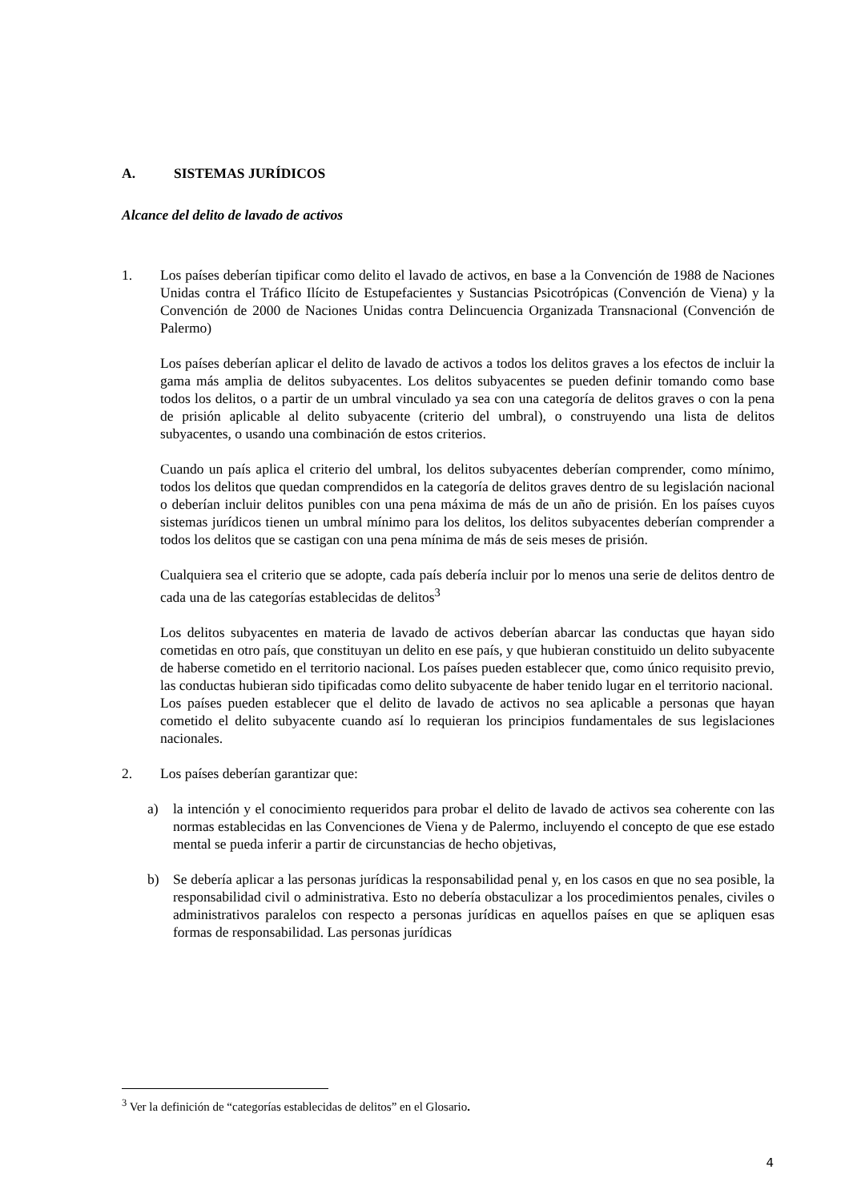A. SISTEMAS JURÍDICOS
Alcance del delito de lavado de activos
1. Los países deberían tipificar como delito el lavado de activos, en base a la Convención de 1988 de Naciones Unidas contra el Tráfico Ilícito de Estupefacientes y Sustancias Psicotrópicas (Convención de Viena) y la Convención de 2000 de Naciones Unidas contra Delincuencia Organizada Transnacional (Convención de Palermo)
Los países deberían aplicar el delito de lavado de activos a todos los delitos graves a los efectos de incluir la gama más amplia de delitos subyacentes. Los delitos subyacentes se pueden definir tomando como base todos los delitos, o a partir de un umbral vinculado ya sea con una categoría de delitos graves o con la pena de prisión aplicable al delito subyacente (criterio del umbral), o construyendo una lista de delitos subyacentes, o usando una combinación de estos criterios.
Cuando un país aplica el criterio del umbral, los delitos subyacentes deberían comprender, como mínimo, todos los delitos que quedan comprendidos en la categoría de delitos graves dentro de su legislación nacional o deberían incluir delitos punibles con una pena máxima de más de un año de prisión. En los países cuyos sistemas jurídicos tienen un umbral mínimo para los delitos, los delitos subyacentes deberían comprender a todos los delitos que se castigan con una pena mínima de más de seis meses de prisión.
Cualquiera sea el criterio que se adopte, cada país debería incluir por lo menos una serie de delitos dentro de cada una de las categorías establecidas de delitos<sup>3</sup>
Los delitos subyacentes en materia de lavado de activos deberían abarcar las conductas que hayan sido cometidas en otro país, que constituyan un delito en ese país, y que hubieran constituido un delito subyacente de haberse cometido en el territorio nacional. Los países pueden establecer que, como único requisito previo, las conductas hubieran sido tipificadas como delito subyacente de haber tenido lugar en el territorio nacional.
Los países pueden establecer que el delito de lavado de activos no sea aplicable a personas que hayan cometido el delito subyacente cuando así lo requieran los principios fundamentales de sus legislaciones nacionales.
2. Los países deberían garantizar que:
a) la intención y el conocimiento requeridos para probar el delito de lavado de activos sea coherente con las normas establecidas en las Convenciones de Viena y de Palermo, incluyendo el concepto de que ese estado mental se pueda inferir a partir de circunstancias de hecho objetivas,
b) Se debería aplicar a las personas jurídicas la responsabilidad penal y, en los casos en que no sea posible, la responsabilidad civil o administrativa. Esto no debería obstaculizar a los procedimientos penales, civiles o administrativos paralelos con respecto a personas jurídicas en aquellos países en que se apliquen esas formas de responsabilidad. Las personas jurídicas
<sup>3</sup> Ver la definición de “categorías establecidas de delitos” en el Glosario.
4